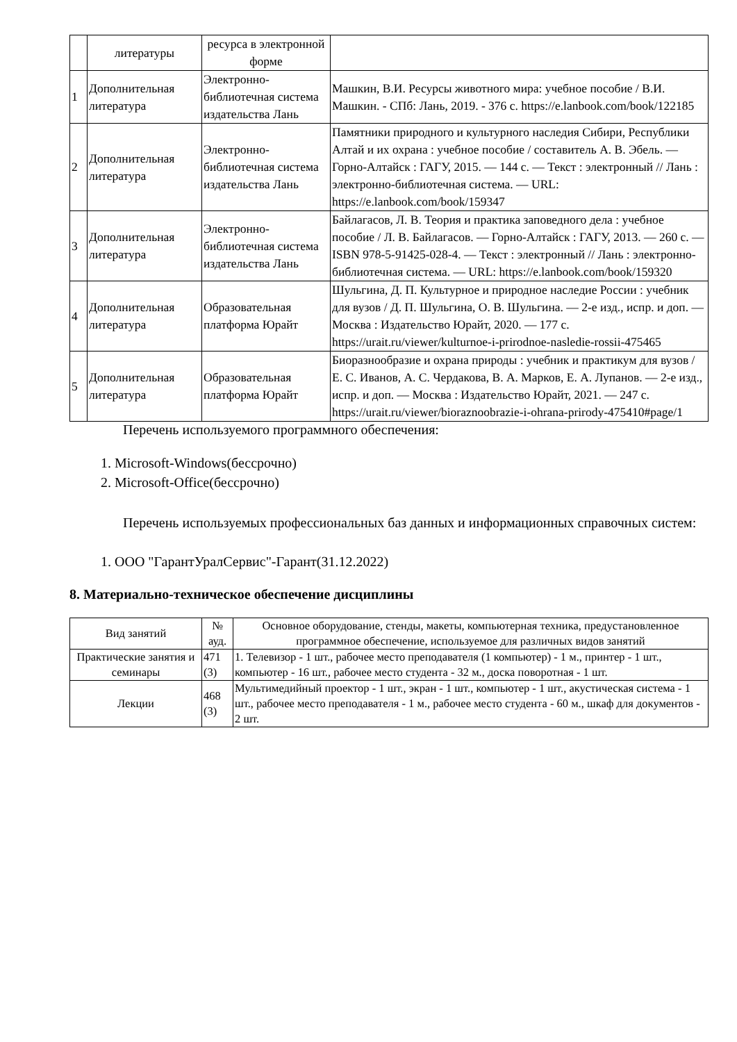| | литературы | ресурса в электронной форме | |
| --- | --- | --- | --- |
| 1 | Дополнительная литература | Электронно-библиотечная система издательства Лань | Машкин, В.И. Ресурсы животного мира: учебное пособие / В.И. Машкин. - СПб: Лань, 2019. - 376 с. https://e.lanbook.com/book/122185 |
| 2 | Дополнительная литература | Электронно-библиотечная система издательства Лань | Памятники природного и культурного наследия Сибири, Республики Алтай и их охрана : учебное пособие / составитель А. В. Эбель. — Горно-Алтайск : ГАГУ, 2015. — 144 с. — Текст : электронный // Лань : электронно-библиотечная система. — URL: https://e.lanbook.com/book/159347 |
| 3 | Дополнительная литература | Электронно-библиотечная система издательства Лань | Байлагасов, Л. В. Теория и практика заповедного дела : учебное пособие / Л. В. Байлагасов. — Горно-Алтайск : ГАГУ, 2013. — 260 с. — ISBN 978-5-91425-028-4. — Текст : электронный // Лань : электронно-библиотечная система. — URL: https://e.lanbook.com/book/159320 |
| 4 | Дополнительная литература | Образовательная платформа Юрайт | Шульгина, Д. П. Культурное и природное наследие России : учебник для вузов / Д. П. Шульгина, О. В. Шульгина. — 2-е изд., испр. и доп. — Москва : Издательство Юрайт, 2020. — 177 с. https://urait.ru/viewer/kulturnoe-i-prirodnoe-nasledie-rossii-475465 |
| 5 | Дополнительная литература | Образовательная платформа Юрайт | Биоразнообразие и охрана природы : учебник и практикум для вузов / Е. С. Иванов, А. С. Чердакова, В. А. Марков, Е. А. Лупанов. — 2-е изд., испр. и доп. — Москва : Издательство Юрайт, 2021. — 247 с. https://urait.ru/viewer/bioraznoobrazie-i-ohrana-prirody-475410#page/1 |
Перечень используемого программного обеспечения:
1. Microsoft-Windows(бессрочно)
2. Microsoft-Office(бессрочно)
Перечень используемых профессиональных баз данных и информационных справочных систем:
1. ООО "ГарантУралСервис"-Гарант(31.12.2022)
8. Материально-техническое обеспечение дисциплины
| Вид занятий | № ауд. | Основное оборудование, стенды, макеты, компьютерная техника, предустановленное программное обеспечение, используемое для различных видов занятий |
| --- | --- | --- |
| Практические занятия и семинары | 471 (3) | 1. Телевизор - 1 шт., рабочее место преподавателя (1 компьютер) - 1 м., принтер - 1 шт., компьютер - 16 шт., рабочее место студента - 32 м., доска поворотная - 1 шт. |
| Лекции | 468 (3) | Мультимедийный проектор - 1 шт., экран - 1 шт., компьютер - 1 шт., акустическая система - 1 шт., рабочее место преподавателя - 1 м., рабочее место студента - 60 м., шкаф для документов - 2 шт. |